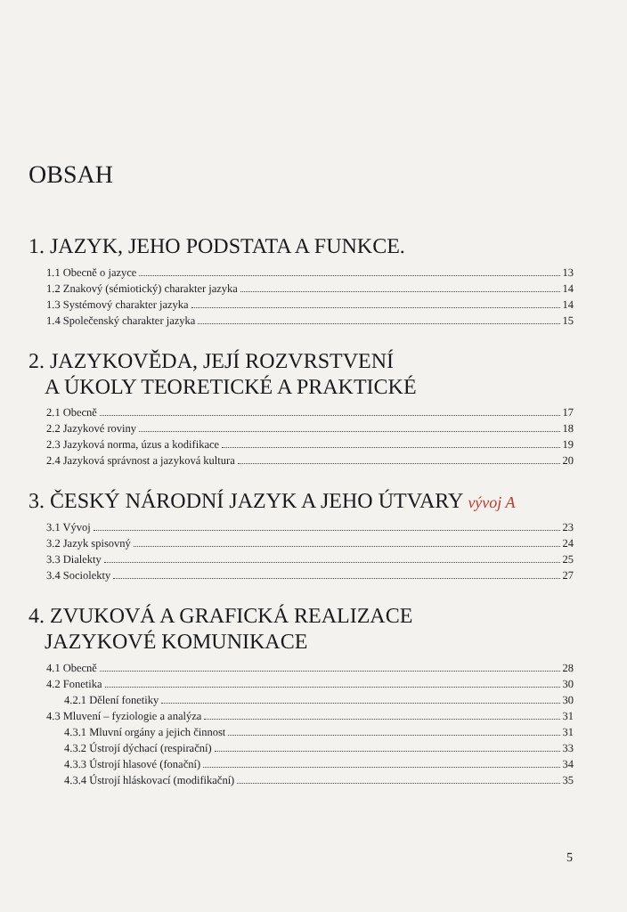OBSAH
1. JAZYK, JEHO PODSTATA A FUNKCE.
1.1 Obecně o jazyce 13
1.2 Znakový (sémiotický) charakter jazyka 14
1.3 Systémový charakter jazyka 14
1.4 Společenský charakter jazyka 15
2. JAZYKOVĚDA, JEJÍ ROZVRSTVENÍ
A ÚKOLY TEORETICKÉ A PRAKTICKÉ
2.1 Obecně 17
2.2 Jazykové roviny 18
2.3 Jazyková norma, úzus a kodifikace 19
2.4 Jazyková správnost a jazyková kultura 20
3. ČESKÝ NÁRODNÍ JAZYK A JEHO ÚTVARY vývoj A
3.1 Vývoj 23
3.2 Jazyk spisovný 24
3.3 Dialekty 25
3.4 Sociolekty 27
4. ZVUKOVÁ A GRAFICKÁ REALIZACE
JAZYKOVÉ KOMUNIKACE
4.1 Obecně 28
4.2 Fonetika 30
4.2.1 Dělení fonetiky 30
4.3 Mluvení – fyziologie a analýza 31
4.3.1 Mluvní orgány a jejich činnost 31
4.3.2 Ústrojí dýchací (respirační) 33
4.3.3 Ústrojí hlasové (fonační) 34
4.3.4 Ústrojí hláskovací (modifikační) 35
5